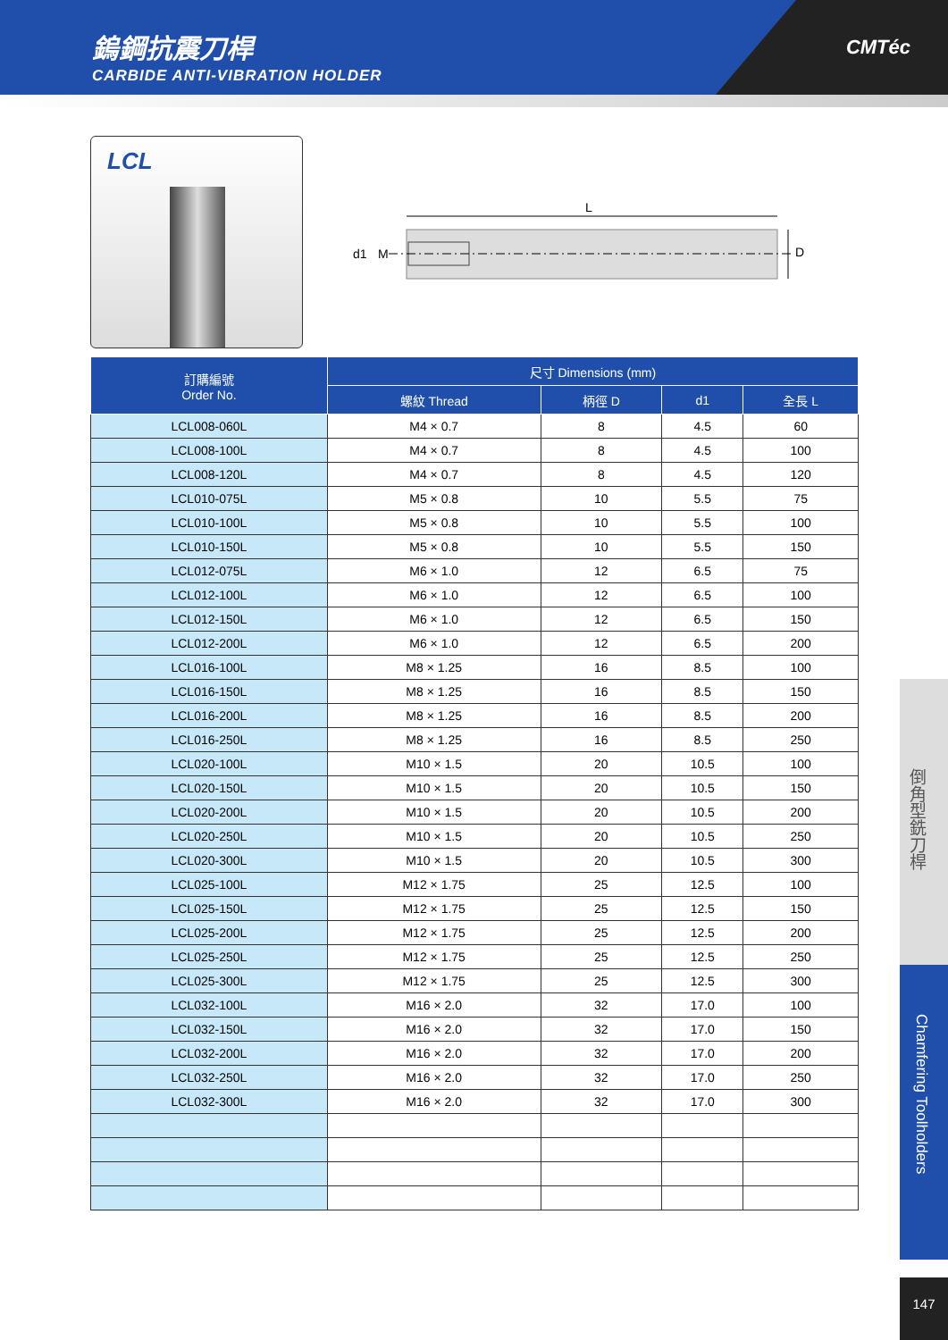鎢鋼抗震刀桿
CARBIDE ANTI-VIBRATION HOLDER
CMTéc
LCL
L
d1
M
D
| 訂購編號 Order No. | 尺寸 Dimensions (mm) | | | |
| --- | --- | --- | --- | --- |
| | 螺紋 Thread | 柄徑 D | d1 | 全長 L |
| LCL008-060L | M4 × 0.7 | 8 | 4.5 | 60 |
| LCL008-100L | M4 × 0.7 | 8 | 4.5 | 100 |
| LCL008-120L | M4 × 0.7 | 8 | 4.5 | 120 |
| LCL010-075L | M5 × 0.8 | 10 | 5.5 | 75 |
| LCL010-100L | M5 × 0.8 | 10 | 5.5 | 100 |
| LCL010-150L | M5 × 0.8 | 10 | 5.5 | 150 |
| LCL012-075L | M6 × 1.0 | 12 | 6.5 | 75 |
| LCL012-100L | M6 × 1.0 | 12 | 6.5 | 100 |
| LCL012-150L | M6 × 1.0 | 12 | 6.5 | 150 |
| LCL012-200L | M6 × 1.0 | 12 | 6.5 | 200 |
| LCL016-100L | M8 × 1.25 | 16 | 8.5 | 100 |
| LCL016-150L | M8 × 1.25 | 16 | 8.5 | 150 |
| LCL016-200L | M8 × 1.25 | 16 | 8.5 | 200 |
| LCL016-250L | M8 × 1.25 | 16 | 8.5 | 250 |
| LCL020-100L | M10 × 1.5 | 20 | 10.5 | 100 |
| LCL020-150L | M10 × 1.5 | 20 | 10.5 | 150 |
| LCL020-200L | M10 × 1.5 | 20 | 10.5 | 200 |
| LCL020-250L | M10 × 1.5 | 20 | 10.5 | 250 |
| LCL020-300L | M10 × 1.5 | 20 | 10.5 | 300 |
| LCL025-100L | M12 × 1.75 | 25 | 12.5 | 100 |
| LCL025-150L | M12 × 1.75 | 25 | 12.5 | 150 |
| LCL025-200L | M12 × 1.75 | 25 | 12.5 | 200 |
| LCL025-250L | M12 × 1.75 | 25 | 12.5 | 250 |
| LCL025-300L | M12 × 1.75 | 25 | 12.5 | 300 |
| LCL032-100L | M16 × 2.0 | 32 | 17.0 | 100 |
| LCL032-150L | M16 × 2.0 | 32 | 17.0 | 150 |
| LCL032-200L | M16 × 2.0 | 32 | 17.0 | 200 |
| LCL032-250L | M16 × 2.0 | 32 | 17.0 | 250 |
| LCL032-300L | M16 × 2.0 | 32 | 17.0 | 300 |
倒角型銑刀桿
Chamfering Toolholders
147